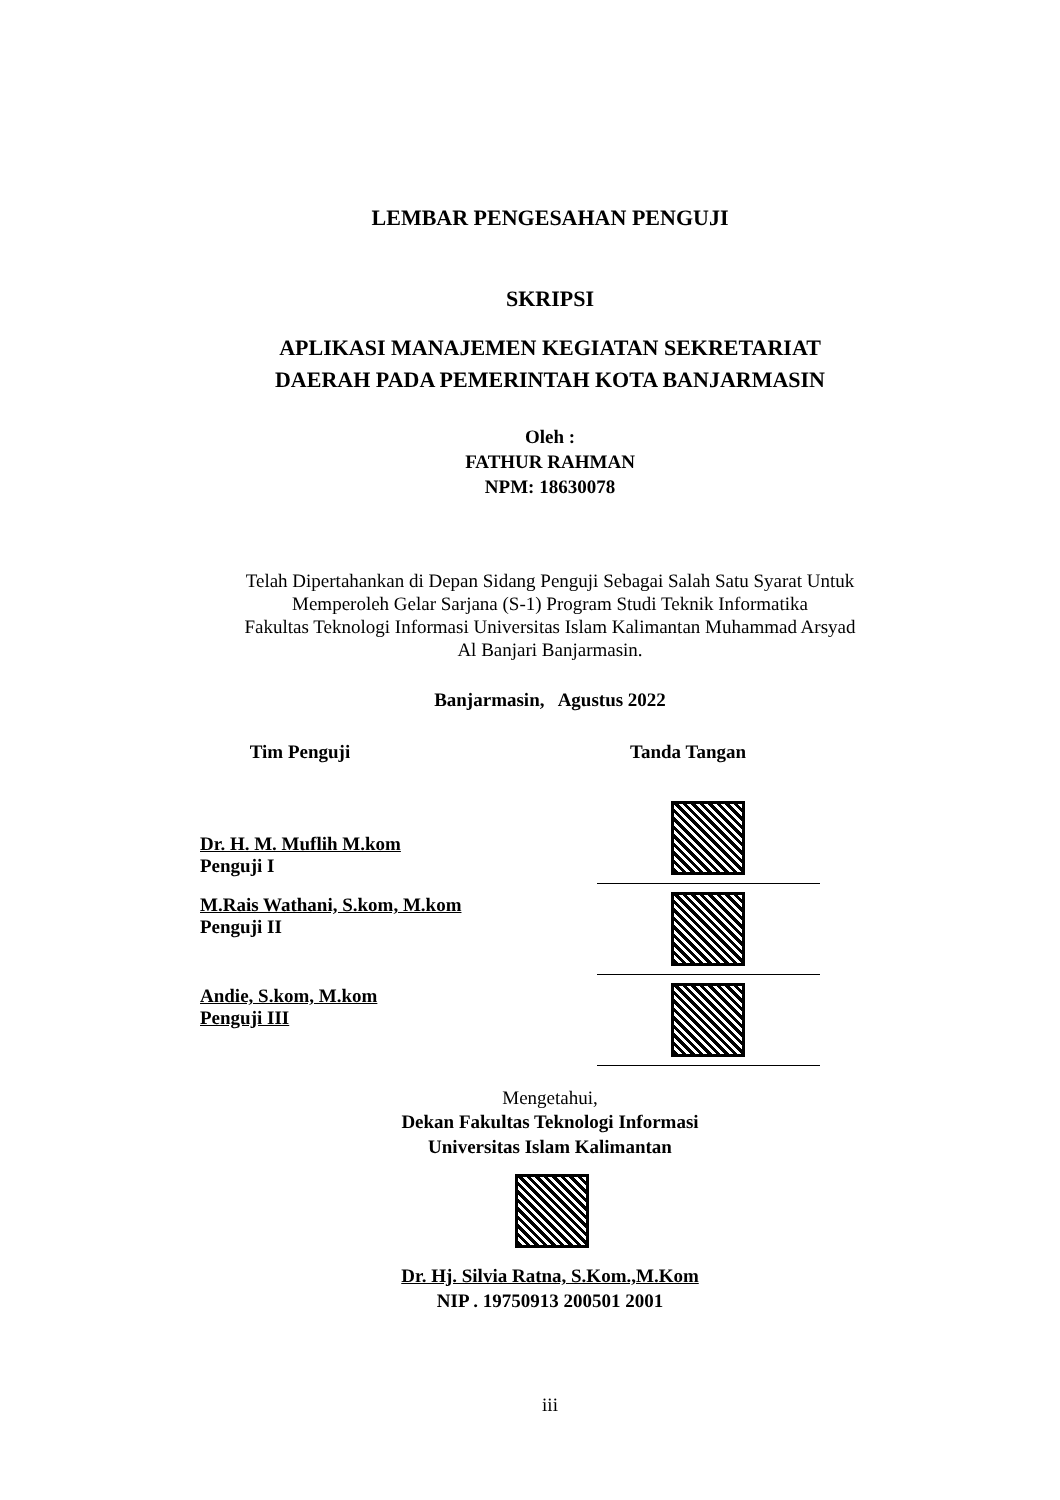LEMBAR PENGESAHAN PENGUJI
SKRIPSI
APLIKASI MANAJEMEN KEGIATAN SEKRETARIAT
DAERAH PADA PEMERINTAH KOTA BANJARMASIN
Oleh :
FATHUR RAHMAN
NPM: 18630078
Telah Dipertahankan di Depan Sidang Penguji Sebagai Salah Satu Syarat Untuk
Memperoleh Gelar Sarjana (S-1) Program Studi Teknik Informatika
Fakultas Teknologi Informasi Universitas Islam Kalimantan Muhammad Arsyad
Al Banjari Banjarmasin.
Banjarmasin, Agustus 2022
Tim Penguji Tanda Tangan
Dr. H. M. Muflih M.kom
Penguji I
M.Rais Wathani, S.kom, M.kom
Penguji II
Andie, S.kom, M.kom
Penguji III
Mengetahui,
Dekan Fakultas Teknologi Informasi
Universitas Islam Kalimantan
Dr. Hj. Silvia Ratna, S.Kom.,M.Kom
NIP . 19750913 200501 2001
iii